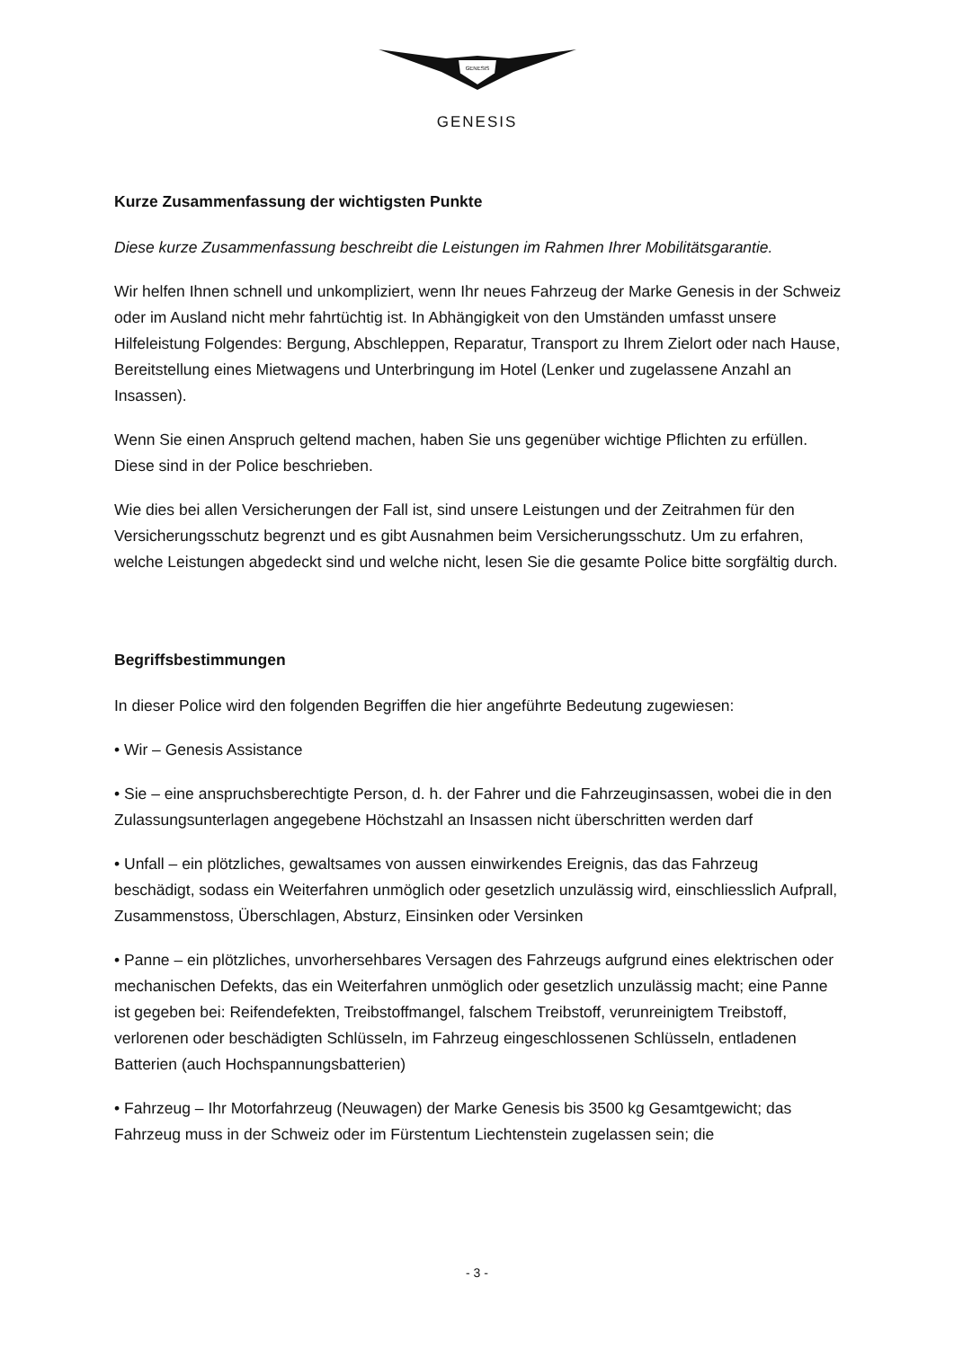GENESIS
GENESIS
Kurze Zusammenfassung der wichtigsten Punkte
Diese kurze Zusammenfassung beschreibt die Leistungen im Rahmen Ihrer Mobilitätsgarantie.
Wir helfen Ihnen schnell und unkompliziert, wenn Ihr neues Fahrzeug der Marke Genesis in der Schweiz oder im Ausland nicht mehr fahrtüchtig ist. In Abhängigkeit von den Umständen umfasst unsere Hilfeleistung Folgendes: Bergung, Abschleppen, Reparatur, Transport zu Ihrem Zielort oder nach Hause, Bereitstellung eines Mietwagens und Unterbringung im Hotel (Lenker und zugelassene Anzahl an Insassen).
Wenn Sie einen Anspruch geltend machen, haben Sie uns gegenüber wichtige Pflichten zu erfüllen. Diese sind in der Police beschrieben.
Wie dies bei allen Versicherungen der Fall ist, sind unsere Leistungen und der Zeitrahmen für den Versicherungsschutz begrenzt und es gibt Ausnahmen beim Versicherungsschutz. Um zu erfahren, welche Leistungen abgedeckt sind und welche nicht, lesen Sie die gesamte Police bitte sorgfältig durch.
Begriffsbestimmungen
In dieser Police wird den folgenden Begriffen die hier angeführte Bedeutung zugewiesen:
• Wir – Genesis Assistance
• Sie – eine anspruchsberechtigte Person, d. h. der Fahrer und die Fahrzeuginsassen, wobei die in den Zulassungsunterlagen angegebene Höchstzahl an Insassen nicht überschritten werden darf
• Unfall – ein plötzliches, gewaltsames von aussen einwirkendes Ereignis, das das Fahrzeug beschädigt, sodass ein Weiterfahren unmöglich oder gesetzlich unzulässig wird, einschliesslich Aufprall, Zusammenstoss, Überschlagen, Absturz, Einsinken oder Versinken
• Panne – ein plötzliches, unvorhersehbares Versagen des Fahrzeugs aufgrund eines elektrischen oder mechanischen Defekts, das ein Weiterfahren unmöglich oder gesetzlich unzulässig macht; eine Panne ist gegeben bei: Reifendefekten, Treibstoffmangel, falschem Treibstoff, verunreinigtem Treibstoff, verlorenen oder beschädigten Schlüsseln, im Fahrzeug eingeschlossenen Schlüsseln, entladenen Batterien (auch Hochspannungsbatterien)
• Fahrzeug – Ihr Motorfahrzeug (Neuwagen) der Marke Genesis bis 3500 kg Gesamtgewicht; das Fahrzeug muss in der Schweiz oder im Fürstentum Liechtenstein zugelassen sein; die
- 3 -